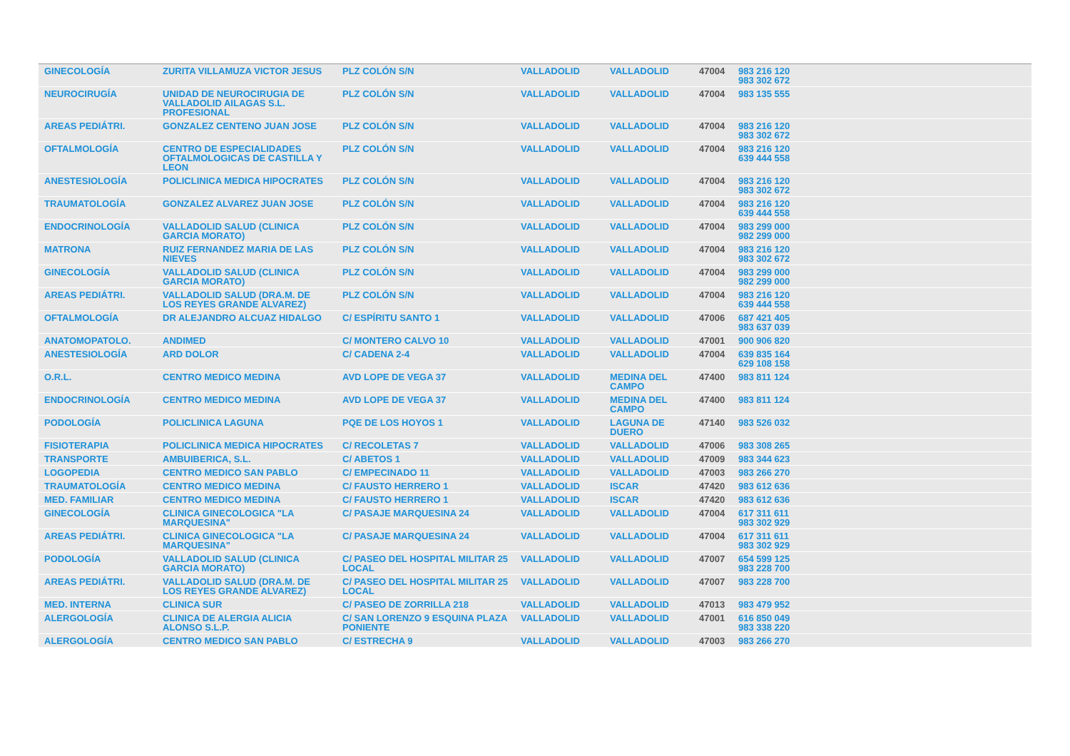| GINECOLOGÍA | ZURITA VILLAMUZA VICTOR JESUS | PLZ COLÓN S/N | VALLADOLID | VALLADOLID | 47004 | 983 216 120 983 302 672 |
| NEUROCIRUGÍA | UNIDAD DE NEUROCIRUGIA DE VALLADOLID AILAGAS S.L. PROFESIONAL | PLZ COLÓN S/N | VALLADOLID | VALLADOLID | 47004 | 983 135 555 |
| AREAS PEDIÁTRI. | GONZALEZ CENTENO JUAN JOSE | PLZ COLÓN S/N | VALLADOLID | VALLADOLID | 47004 | 983 216 120 983 302 672 |
| OFTALMOLOGÍA | CENTRO DE ESPECIALIDADES OFTALMOLOGICAS DE CASTILLA Y LEON | PLZ COLÓN S/N | VALLADOLID | VALLADOLID | 47004 | 983 216 120 639 444 558 |
| ANESTESIOLOGÍA | POLICLINICA MEDICA HIPOCRATES | PLZ COLÓN S/N | VALLADOLID | VALLADOLID | 47004 | 983 216 120 983 302 672 |
| TRAUMATOLOGÍA | GONZALEZ ALVAREZ JUAN JOSE | PLZ COLÓN S/N | VALLADOLID | VALLADOLID | 47004 | 983 216 120 639 444 558 |
| ENDOCRINOLOGÍA | VALLADOLID SALUD (CLINICA GARCIA MORATO) | PLZ COLÓN S/N | VALLADOLID | VALLADOLID | 47004 | 983 299 000 982 299 000 |
| MATRONA | RUIZ FERNANDEZ MARIA DE LAS NIEVES | PLZ COLÓN S/N | VALLADOLID | VALLADOLID | 47004 | 983 216 120 983 302 672 |
| GINECOLOGÍA | VALLADOLID SALUD (CLINICA GARCIA MORATO) | PLZ COLÓN S/N | VALLADOLID | VALLADOLID | 47004 | 983 299 000 982 299 000 |
| AREAS PEDIÁTRI. | VALLADOLID SALUD (DRA.M. DE LOS REYES GRANDE ALVAREZ) | PLZ COLÓN S/N | VALLADOLID | VALLADOLID | 47004 | 983 216 120 639 444 558 |
| OFTALMOLOGÍA | DR ALEJANDRO ALCUAZ HIDALGO | C/ ESPÍRITU SANTO 1 | VALLADOLID | VALLADOLID | 47006 | 687 421 405 983 637 039 |
| ANATOMOPATOLO. | ANDIMED | C/ MONTERO CALVO 10 | VALLADOLID | VALLADOLID | 47001 | 900 906 820 |
| ANESTESIOLOGÍA | ARD DOLOR | C/ CADENA 2-4 | VALLADOLID | VALLADOLID | 47004 | 639 835 164 629 108 158 |
| O.R.L. | CENTRO MEDICO MEDINA | AVD LOPE DE VEGA 37 | VALLADOLID | MEDINA DEL CAMPO | 47400 | 983 811 124 |
| ENDOCRINOLOGÍA | CENTRO MEDICO MEDINA | AVD LOPE DE VEGA 37 | VALLADOLID | MEDINA DEL CAMPO | 47400 | 983 811 124 |
| PODOLOGÍA | POLICLINICA LAGUNA | PQE DE LOS HOYOS 1 | VALLADOLID | LAGUNA DE DUERO | 47140 | 983 526 032 |
| FISIOTERAPIA | POLICLINICA MEDICA HIPOCRATES | C/ RECOLETAS 7 | VALLADOLID | VALLADOLID | 47006 | 983 308 265 |
| TRANSPORTE | AMBUIBERICA, S.L. | C/ ABETOS 1 | VALLADOLID | VALLADOLID | 47009 | 983 344 623 |
| LOGOPEDIA | CENTRO MEDICO SAN PABLO | C/ EMPECINADO 11 | VALLADOLID | VALLADOLID | 47003 | 983 266 270 |
| TRAUMATOLOGÍA | CENTRO MEDICO MEDINA | C/ FAUSTO HERRERO 1 | VALLADOLID | ISCAR | 47420 | 983 612 636 |
| MED. FAMILIAR | CENTRO MEDICO MEDINA | C/ FAUSTO HERRERO 1 | VALLADOLID | ISCAR | 47420 | 983 612 636 |
| GINECOLOGÍA | CLINICA GINECOLOGICA "LA MARQUESINA" | C/ PASAJE MARQUESINA 24 | VALLADOLID | VALLADOLID | 47004 | 617 311 611 983 302 929 |
| AREAS PEDIÁTRI. | CLINICA GINECOLOGICA "LA MARQUESINA" | C/ PASAJE MARQUESINA 24 | VALLADOLID | VALLADOLID | 47004 | 617 311 611 983 302 929 |
| PODOLOGÍA | VALLADOLID SALUD (CLINICA GARCIA MORATO) | C/ PASEO DEL HOSPITAL MILITAR 25 LOCAL | VALLADOLID | VALLADOLID | 47007 | 654 599 125 983 228 700 |
| AREAS PEDIÁTRI. | VALLADOLID SALUD (DRA.M. DE LOS REYES GRANDE ALVAREZ) | C/ PASEO DEL HOSPITAL MILITAR 25 LOCAL | VALLADOLID | VALLADOLID | 47007 | 983 228 700 |
| MED. INTERNA | CLINICA SUR | C/ PASEO DE ZORRILLA 218 | VALLADOLID | VALLADOLID | 47013 | 983 479 952 |
| ALERGOLOGÍA | CLINICA DE ALERGIA ALICIA ALONSO S.L.P. | C/ SAN LORENZO 9 ESQUINA PLAZA PONIENTE | VALLADOLID | VALLADOLID | 47001 | 616 850 049 983 338 220 |
| ALERGOLOGÍA | CENTRO MEDICO SAN PABLO | C/ ESTRECHA 9 | VALLADOLID | VALLADOLID | 47003 | 983 266 270 |